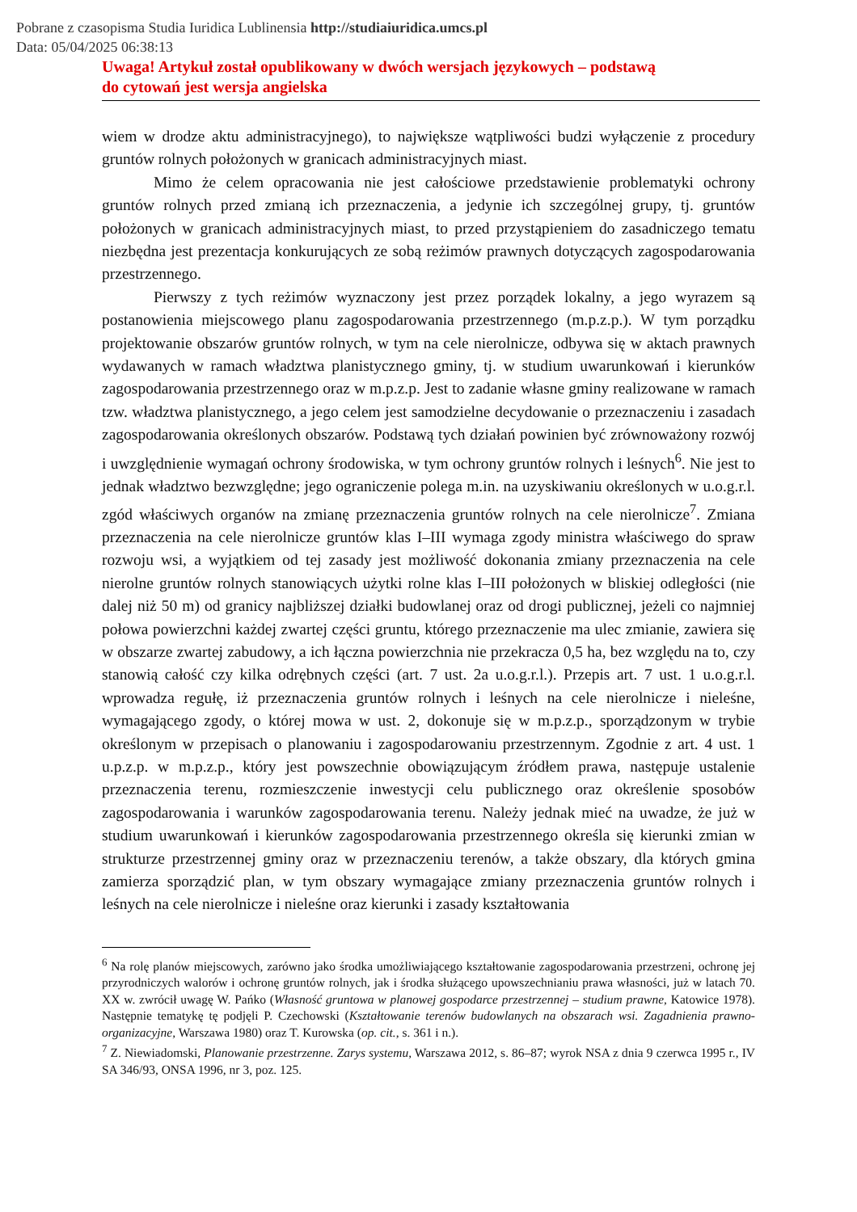Pobrane z czasopisma Studia Iuridica Lublinensia http://studiaiuridica.umcs.pl
Data: 05/04/2025 06:38:13
Uwaga! Artykuł został opublikowany w dwóch wersjach językowych – podstawą
do cytowań jest wersja angielska
wiem w drodze aktu administracyjnego), to największe wątpliwości budzi wyłączenie z procedury gruntów rolnych położonych w granicach administracyjnych miast.
Mimo że celem opracowania nie jest całościowe przedstawienie problematyki ochrony gruntów rolnych przed zmianą ich przeznaczenia, a jedynie ich szczególnej grupy, tj. gruntów położonych w granicach administracyjnych miast, to przed przystąpieniem do zasadniczego tematu niezbędna jest prezentacja konkurujących ze sobą reżimów prawnych dotyczących zagospodarowania przestrzennego.
Pierwszy z tych reżimów wyznaczony jest przez porządek lokalny, a jego wyrazem są postanowienia miejscowego planu zagospodarowania przestrzennego (m.p.z.p.). W tym porządku projektowanie obszarów gruntów rolnych, w tym na cele nierolnicze, odbywa się w aktach prawnych wydawanych w ramach władztwa planistycznego gminy, tj. w studium uwarunkowań i kierunków zagospodarowania przestrzennego oraz w m.p.z.p. Jest to zadanie własne gminy realizowane w ramach tzw. władztwa planistycznego, a jego celem jest samodzielne decydowanie o przeznaczeniu i zasadach zagospodarowania określonych obszarów. Podstawą tych działań powinien być zrównoważony rozwój i uwzględnienie wymagań ochrony środowiska, w tym ochrony gruntów rolnych i leśnych<sup>6</sup>. Nie jest to jednak władztwo bezwzględne; jego ograniczenie polega m.in. na uzyskiwaniu określonych w u.o.g.r.l. zgód właściwych organów na zmianę przeznaczenia gruntów rolnych na cele nierolnicze<sup>7</sup>. Zmiana przeznaczenia na cele nierolnicze gruntów klas I–III wymaga zgody ministra właściwego do spraw rozwoju wsi, a wyjątkiem od tej zasady jest możliwość dokonania zmiany przeznaczenia na cele nierolne gruntów rolnych stanowiących użytki rolne klas I–III położonych w bliskiej odległości (nie dalej niż 50 m) od granicy najbliższej działki budowlanej oraz od drogi publicznej, jeżeli co najmniej połowa powierzchni każdej zwartej części gruntu, którego przeznaczenie ma ulec zmianie, zawiera się w obszarze zwartej zabudowy, a ich łączna powierzchnia nie przekracza 0,5 ha, bez względu na to, czy stanowią całość czy kilka odrębnych części (art. 7 ust. 2a u.o.g.r.l.). Przepis art. 7 ust. 1 u.o.g.r.l. wprowadza regułę, iż przeznaczenia gruntów rolnych i leśnych na cele nierolnicze i nieleśne, wymagającego zgody, o której mowa w ust. 2, dokonuje się w m.p.z.p., sporządzonym w trybie określonym w przepisach o planowaniu i zagospodarowaniu przestrzennym. Zgodnie z art. 4 ust. 1 u.p.z.p. w m.p.z.p., który jest powszechnie obowiązującym źródłem prawa, następuje ustalenie przeznaczenia terenu, rozmieszczenie inwestycji celu publicznego oraz określenie sposobów zagospodarowania i warunków zagospodarowania terenu. Należy jednak mieć na uwadze, że już w studium uwarunkowań i kierunków zagospodarowania przestrzennego określa się kierunki zmian w strukturze przestrzennej gminy oraz w przeznaczeniu terenów, a także obszary, dla których gmina zamierza sporządzić plan, w tym obszary wymagające zmiany przeznaczenia gruntów rolnych i leśnych na cele nierolnicze i nieleśne oraz kierunki i zasady kształtowania
<sup>6</sup> Na rolę planów miejscowych, zarówno jako środka umożliwiającego kształtowanie zagospodarowania przestrzeni, ochronę jej przyrodniczych walorów i ochronę gruntów rolnych, jak i środka służącego upowszechnianiu prawa własności, już w latach 70. XX w. zwrócił uwagę W. Pańko (Własność gruntowa w planowej gospodarce przestrzennej – studium prawne, Katowice 1978). Następnie tematykę tę podjęli P. Czechowski (Kształtowanie terenów budowlanych na obszarach wsi. Zagadnienia prawno-organizacyjne, Warszawa 1980) oraz T. Kurowska (op. cit., s. 361 i n.).
<sup>7</sup> Z. Niewiadomski, Planowanie przestrzenne. Zarys systemu, Warszawa 2012, s. 86–87; wyrok NSA z dnia 9 czerwca 1995 r., IV SA 346/93, ONSA 1996, nr 3, poz. 125.